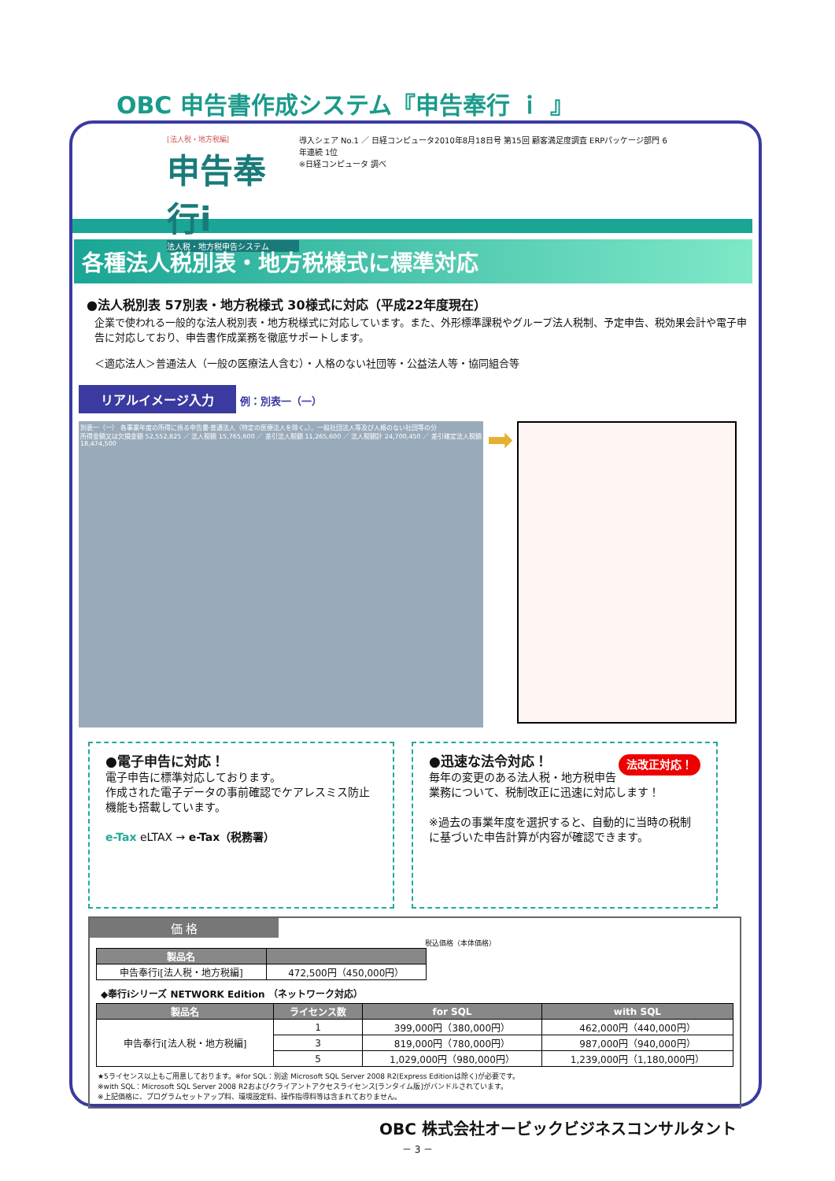OBC 申告書作成システム『申告奉行 ｉ 』
[法人税・地方税編]
申告奉行i
法人税・地方税申告システム
導入シェア No.1 ／ 日経コンピュータ2010年8月18日号 第15回 顧客満足度調査 ERPパッケージ部門 6年連続 1位
※日経コンピュータ 調べ
各種法人税別表・地方税様式に標準対応
●法人税別表 57別表・地方税様式 30様式に対応（平成22年度現在）
企業で使われる一般的な法人税別表・地方税様式に対応しています。また、外形標準課税やグループ法人税制、予定申告、税効果会計や電子申告に対応しており、申告書作成業務を徹底サポートします。
＜適応法人＞普通法人（一般の医療法人含む）・人格のない社団等・公益法人等・協同組合等
リアルイメージ入力 例：別表一（一）
別表一（一） 各事業年度の所得に係る申告書-普通法人（特定の医療法人を除く。）、一般社団法人等及び人格のない社団等の分
所得金額又は欠損金額 52,552,825 ／ 法人税額 15,765,600 ／ 差引法人税額 11,265,600 ／ 法人税額計 24,700,450 ／ 差引確定法人税額 18,474,500
➡
●電子申告に対応！
電子申告に標準対応しております。
作成された電子データの事前確認でケアレスミス防止機能も搭載しています。
e-Tax eLTAX → e-Tax（税務署）
法改正対応！ ●迅速な法令対応！
毎年の変更のある法人税・地方税申告業務について、税制改正に迅速に対応します！
※過去の事業年度を選択すると、自動的に当時の税制に基づいた申告計算が内容が確認できます。
価 格
税込価格（本体価格）
| 製品名 | |
| --- | --- |
| 申告奉行i[法人税・地方税編] | 472,500円（450,000円） |
◆奉行iシリーズ NETWORK Edition （ネットワーク対応）
| 製品名 | ライセンス数 | for SQL | with SQL |
| --- | --- | --- | --- |
| 申告奉行i[法人税・地方税編] | 1 | 399,000円（380,000円） | 462,000円（440,000円） |
| | 3 | 819,000円（780,000円） | 987,000円（940,000円） |
| | 5 | 1,029,000円（980,000円） | 1,239,000円（1,180,000円） |
★5ライセンス以上もご用意しております。※for SQL：別途 Microsoft SQL Server 2008 R2(Express Editionは除く)が必要です。
※with SQL：Microsoft SQL Server 2008 R2およびクライアントアクセスライセンス[ランタイム版]がバンドルされています。
※上記価格に、プログラムセットアップ料、環境設定料、操作指導料等は含まれておりません。
OBC 株式会社オービックビジネスコンサルタント
－ 3 －